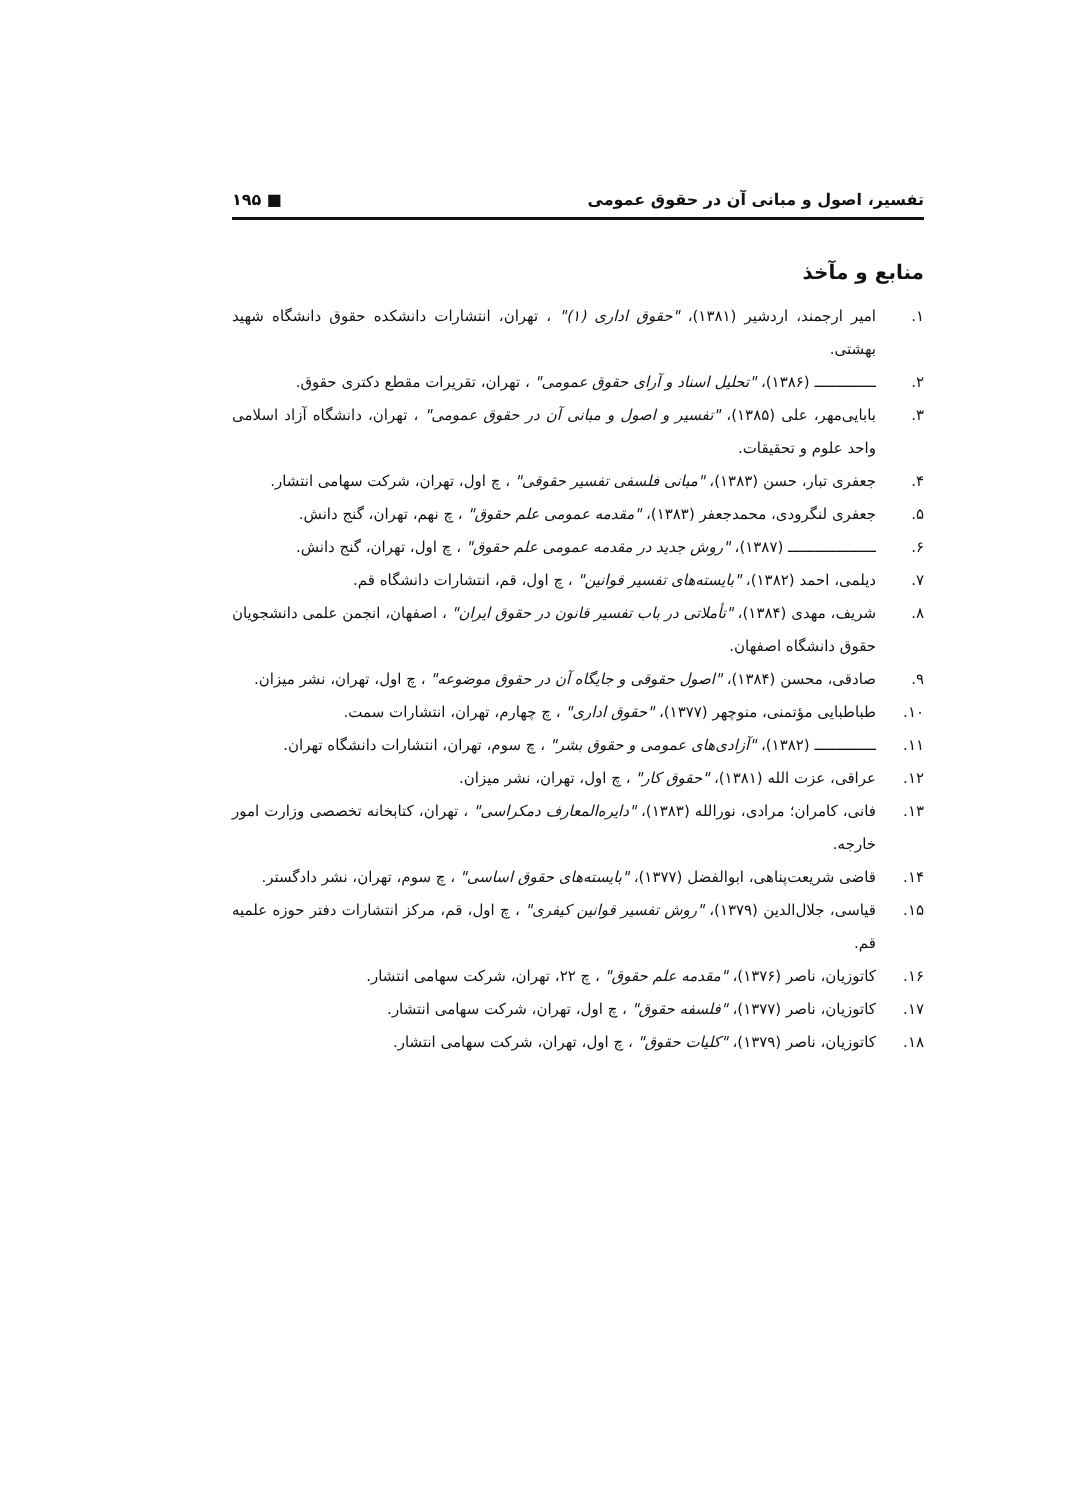تفسیر، اصول و مبانی آن در حقوق عمومی ■ ۱۹۵
منابع و مآخذ
۱. امیر ارجمند، اردشیر (۱۳۸۱)، "حقوق اداری (۱)" ، تهران، انتشارات دانشکده حقوق دانشگاه شهید بهشتی.
۲. ــــــــــــــ (۱۳۸۶)، "تحلیل اسناد و آرای حقوق عمومی" ، تهران، تقریرات مقطع دکتری حقوق.
۳. بابایی‌مهر، علی (۱۳۸۵)، "تفسیر و اصول و مبانی آن در حقوق عمومی" ، تهران، دانشگاه آزاد اسلامی واحد علوم و تحقیقات.
۴. جعفری تبار، حسن (۱۳۸۳)، "مبانی فلسفی تفسیر حقوقی" ، چ اول، تهران، شرکت سهامی انتشار.
۵. جعفری لنگرودی، محمدجعفر (۱۳۸۳)، "مقدمه عمومی علم حقوق" ، چ نهم، تهران، گنج دانش.
۶. ــــــــــــــــــــ (۱۳۸۷)، "روش جدید در مقدمه عمومی علم حقوق" ، چ اول، تهران، گنج دانش.
۷. دیلمی، احمد (۱۳۸۲)، "بایسته‌های تفسیر قوانین" ، چ اول، قم، انتشارات دانشگاه قم.
۸. شریف، مهدی (۱۳۸۴)، "تأملاتی در باب تفسیر قانون در حقوق ایران" ، اصفهان، انجمن علمی دانشجویان حقوق دانشگاه اصفهان.
۹. صادقی، محسن (۱۳۸۴)، "اصول حقوقی و جایگاه آن در حقوق موضوعه" ، چ اول، تهران، نشر میزان.
۱۰. طباطبایی مؤتمنی، منوچهر (۱۳۷۷)، "حقوق اداری" ، چ چهارم، تهران، انتشارات سمت.
۱۱. ــــــــــــــ (۱۳۸۲)، "آزادی‌های عمومی و حقوق بشر" ، چ سوم، تهران، انتشارات دانشگاه تهران.
۱۲. عراقی، عزت الله (۱۳۸۱)، "حقوق کار" ، چ اول، تهران، نشر میزان.
۱۳. فانی، کامران؛ مرادی، نورالله (۱۳۸۳)، "دایره‌المعارف دمکراسی" ، تهران، کتابخانه تخصصی وزارت امور خارجه.
۱۴. قاضی شریعت‌پناهی، ابوالفضل (۱۳۷۷)، "بایسته‌های حقوق اساسی" ، چ سوم، تهران، نشر دادگستر.
۱۵. قیاسی، جلال‌الدین (۱۳۷۹)، "روش تفسیر قوانین کیفری" ، چ اول، قم، مرکز انتشارات دفتر حوزه علمیه قم.
۱۶. کاتوزیان، ناصر (۱۳۷۶)، "مقدمه علم حقوق" ، چ ۲۲، تهران، شرکت سهامی انتشار.
۱۷. کاتوزیان، ناصر (۱۳۷۷)، "فلسفه حقوق" ، چ اول، تهران، شرکت سهامی انتشار.
۱۸. کاتوزیان، ناصر (۱۳۷۹)، "کلیات حقوق" ، چ اول، تهران، شرکت سهامی انتشار.